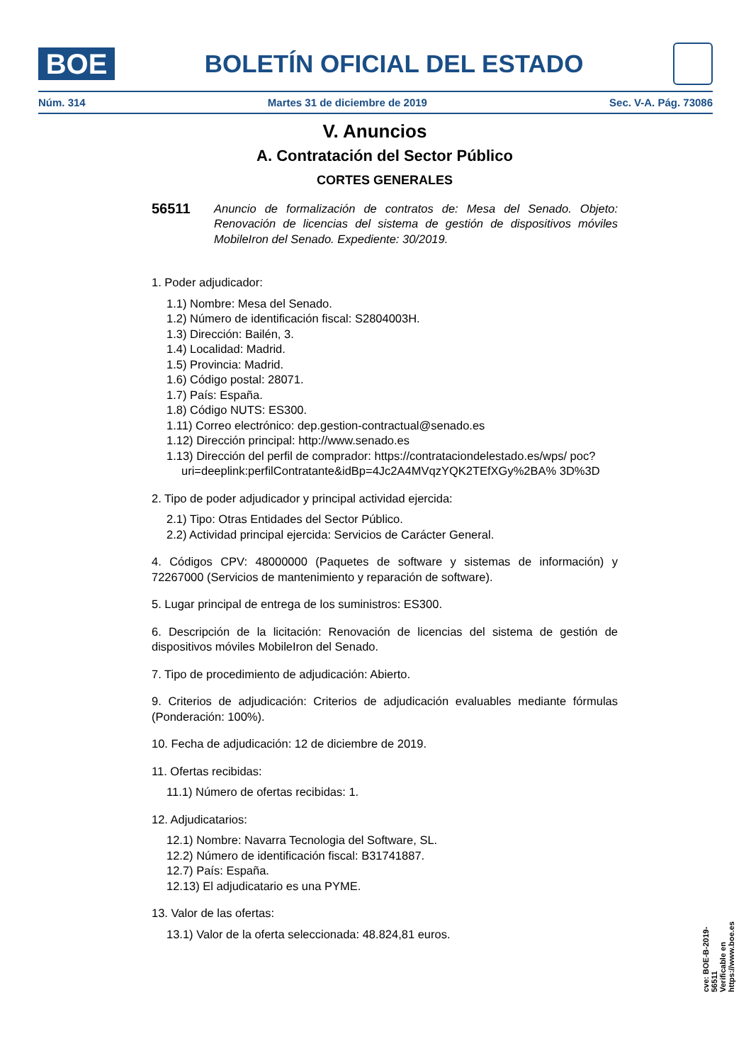BOE
BOLETÍN OFICIAL DEL ESTADO
Núm. 314 Martes 31 de diciembre de 2019 Sec. V-A. Pág. 73086
V. Anuncios
A. Contratación del Sector Público
CORTES GENERALES
56511 Anuncio de formalización de contratos de: Mesa del Senado. Objeto: Renovación de licencias del sistema de gestión de dispositivos móviles MobileIron del Senado. Expediente: 30/2019.
1. Poder adjudicador:
1.1) Nombre: Mesa del Senado.
1.2) Número de identificación fiscal: S2804003H.
1.3) Dirección: Bailén, 3.
1.4) Localidad: Madrid.
1.5) Provincia: Madrid.
1.6) Código postal: 28071.
1.7) País: España.
1.8) Código NUTS: ES300.
1.11) Correo electrónico: dep.gestion-contractual@senado.es
1.12) Dirección principal: http://www.senado.es
1.13) Dirección del perfil de comprador: https://contrataciondelestado.es/wps/ poc?uri=deeplink:perfilContratante&idBp=4Jc2A4MVqzYQK2TEfXGy%2BA% 3D%3D
2. Tipo de poder adjudicador y principal actividad ejercida:
2.1) Tipo: Otras Entidades del Sector Público.
2.2) Actividad principal ejercida: Servicios de Carácter General.
4. Códigos CPV: 48000000 (Paquetes de software y sistemas de información) y 72267000 (Servicios de mantenimiento y reparación de software).
5. Lugar principal de entrega de los suministros: ES300.
6. Descripción de la licitación: Renovación de licencias del sistema de gestión de dispositivos móviles MobileIron del Senado.
7. Tipo de procedimiento de adjudicación: Abierto.
9. Criterios de adjudicación: Criterios de adjudicación evaluables mediante fórmulas (Ponderación: 100%).
10. Fecha de adjudicación: 12 de diciembre de 2019.
11. Ofertas recibidas:
11.1) Número de ofertas recibidas: 1.
12. Adjudicatarios:
12.1) Nombre: Navarra Tecnologia del Software, SL.
12.2) Número de identificación fiscal: B31741887.
12.7) País: España.
12.13) El adjudicatario es una PYME.
13. Valor de las ofertas:
13.1) Valor de la oferta seleccionada: 48.824,81 euros.
cve: BOE-B-2019-56511
Verificable en https://www.boe.es